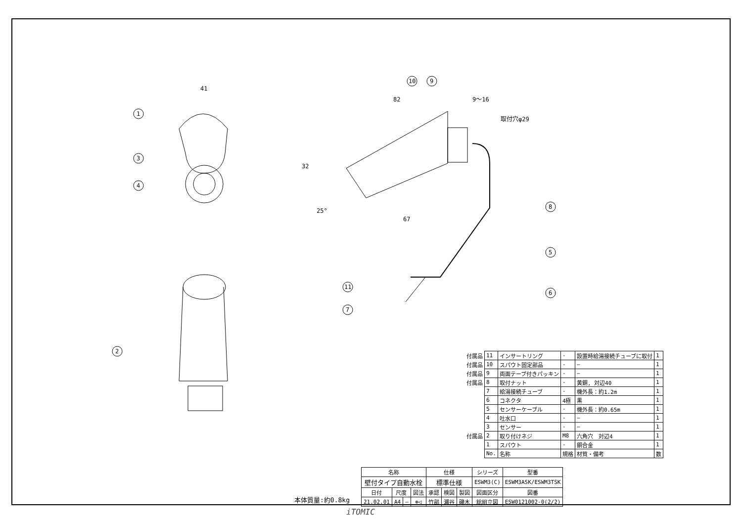1
3
4
2
10
9
8
5
6
11
7
41
82
9〜16
67
32
25°
取付穴φ29
| 付属品 | 11 | インサートリング | - | 設置時給湯接続チューブに取付 | 1 |
| 付属品 | 10 | スパウト固定部品 | - | — | 1 |
| 付属品 | 9 | 両面テープ付きパッキン | - | — | 1 |
| 付属品 | 8 | 取付ナット | - | 黄銅, 対辺40 | 1 |
| | 7 | 給湯接続チューブ | - | 機外長：約1.2m | 1 |
| | 6 | コネクタ | 4極 | 黒 | 1 |
| | 5 | センサーケーブル | - | 機外長：約0.65m | 1 |
| | 4 | 吐水口 | - | — | 1 |
| | 3 | センサー | - | — | 1 |
| 付属品 | 2 | 取り付けネジ | M8 | 六角穴 対辺4 | 1 |
| | 1 | スパウト | - | 銅合金 | 1 |
| | No. | 名称 | 規格 | 材質・備考 | 数 |
| 名称 | | | | 仕様 | | | | シリーズ | 型番 |
| 壁付タイプ自動水栓 | | | | 標準仕様 | | | | ESWM3(C) | ESWM3ASK/ESWM3TSK |
| 日付 | 尺度 | | 図法 | 承認 | 検図 | 製図 | 図面区分 | | 図番 |
| 21.02.01 | A4 | — | ⊕◁ | 竹部 | 瀬谷 | 磯木 | 総組立図 | | ESW0121002-0(2/2) |
本体質量:約0.8kg
iTOMIC